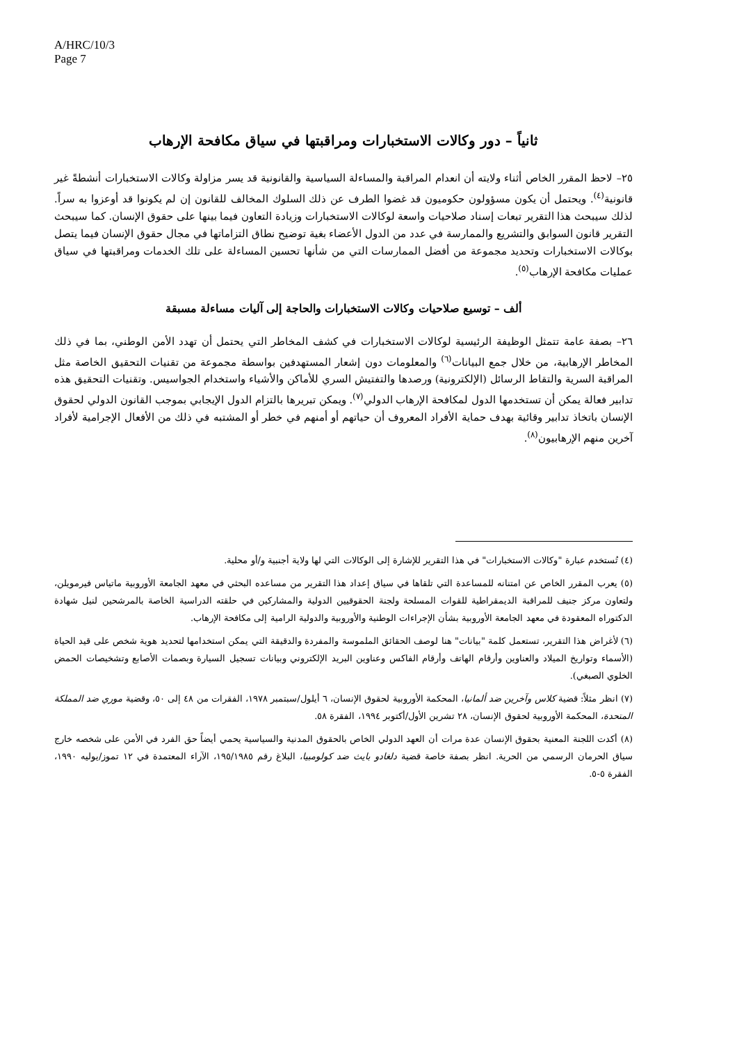A/HRC/10/3
Page 7
ثانياً – دور وكالات الاستخبارات ومراقبتها في سياق مكافحة الإرهاب
٢٥– لاحظ المقرر الخاص أثناء ولايته أن انعدام المراقبة والمساءلة السياسية والقانونية قد يسر مزاولة وكالات الاستخبارات أنشطةً غير قانونية<sup>(٤)</sup>. ويحتمل أن يكون مسؤولون حكوميون قد غضوا الطرف عن ذلك السلوك المخالف للقانون إن لم يكونوا قد أوعزوا به سراً. لذلك سيبحث هذا التقرير تبعات إسناد صلاحيات واسعة لوكالات الاستخبارات وزيادة التعاون فيما بينها على حقوق الإنسان. كما سيبحث التقرير قانون السوابق والتشريع والممارسة في عدد من الدول الأعضاء بغية توضيح نطاق التزاماتها في مجال حقوق الإنسان فيما يتصل بوكالات الاستخبارات وتحديد مجموعة من أفضل الممارسات التي من شأنها تحسين المساءلة على تلك الخدمات ومراقبتها في سياق عمليات مكافحة الإرهاب<sup>(٥)</sup>.
ألف – توسيع صلاحيات وكالات الاستخبارات والحاجة إلى آليات مساءلة مسبقة
٢٦– بصفة عامة تتمثل الوظيفة الرئيسية لوكالات الاستخبارات في كشف المخاطر التي يحتمل أن تهدد الأمن الوطني، بما في ذلك المخاطر الإرهابية، من خلال جمع البيانات<sup>(٦)</sup> والمعلومات دون إشعار المستهدفين بواسطة مجموعة من تقنيات التحقيق الخاصة مثل المراقبة السرية والتقاط الرسائل (الإلكترونية) ورصدها والتفتيش السري للأماكن والأشياء واستخدام الجواسيس. وتقنيات التحقيق هذه تدابير فعالة يمكن أن تستخدمها الدول لمكافحة الإرهاب الدولي<sup>(٧)</sup>. ويمكن تبريرها بالتزام الدول الإيجابي بموجب القانون الدولي لحقوق الإنسان باتخاذ تدابير وقائية بهدف حماية الأفراد المعروف أن حياتهم أو أمنهم في خطر أو المشتبه في ذلك من الأفعال الإجرامية لأفراد آخرين منهم الإرهابيون<sup>(٨)</sup>.
(٤) تُستخدم عبارة "وكالات الاستخبارات" في هذا التقرير للإشارة إلى الوكالات التي لها ولاية أجنبية و/أو محلية.
(٥) يعرب المقرر الخاص عن امتنانه للمساعدة التي تلقاها في سياق إعداد هذا التقرير من مساعده البحثي في معهد الجامعة الأوروبية ماتياس فيرمويلن، ولتعاون مركز جنيف للمراقبة الديمقراطية للقوات المسلحة ولجنة الحقوقيين الدولية والمشاركين في حلقته الدراسية الخاصة بالمرشحين لنيل شهادة الدكتوراه المعقودة في معهد الجامعة الأوروبية بشأن الإجراءات الوطنية والأوروبية والدولية الرامية إلى مكافحة الإرهاب.
(٦) لأغراض هذا التقرير، تستعمل كلمة "بيانات" هنا لوصف الحقائق الملموسة والمفردة والدقيقة التي يمكن استخدامها لتحديد هوية شخص على قيد الحياة (الأسماء وتواريخ الميلاد والعناوين وأرقام الهاتف وأرقام الفاكس وعناوين البريد الإلكتروني وبيانات تسجيل السيارة وبصمات الأصابع وتشخيصات الحمض الخلوي الصبغي).
(٧) انظر مثلاً: قضية كلاس وآخرين ضد ألمانيا، المحكمة الأوروبية لحقوق الإنسان، ٦ أيلول/سبتمبر ١٩٧٨، الفقرات من ٤٨ إلى ٥٠، وقضية موري ضد المملكة المتحدة، المحكمة الأوروبية لحقوق الإنسان، ٢٨ تشرين الأول/أكتوبر ١٩٩٤، الفقرة ٥٨.
(٨) أكدت اللجنة المعنية بحقوق الإنسان عدة مرات أن العهد الدولي الخاص بالحقوق المدنية والسياسية يحمي أيضاً حق الفرد في الأمن على شخصه خارج سياق الحرمان الرسمي من الحرية. انظر بصفة خاصة قضية دلغادو بايث ضد كولومبيا، البلاغ رقم ١٩٥/١٩٨٥، الآراء المعتمدة في ١٢ تموز/يوليه ١٩٩٠، الفقرة ٥-٥.